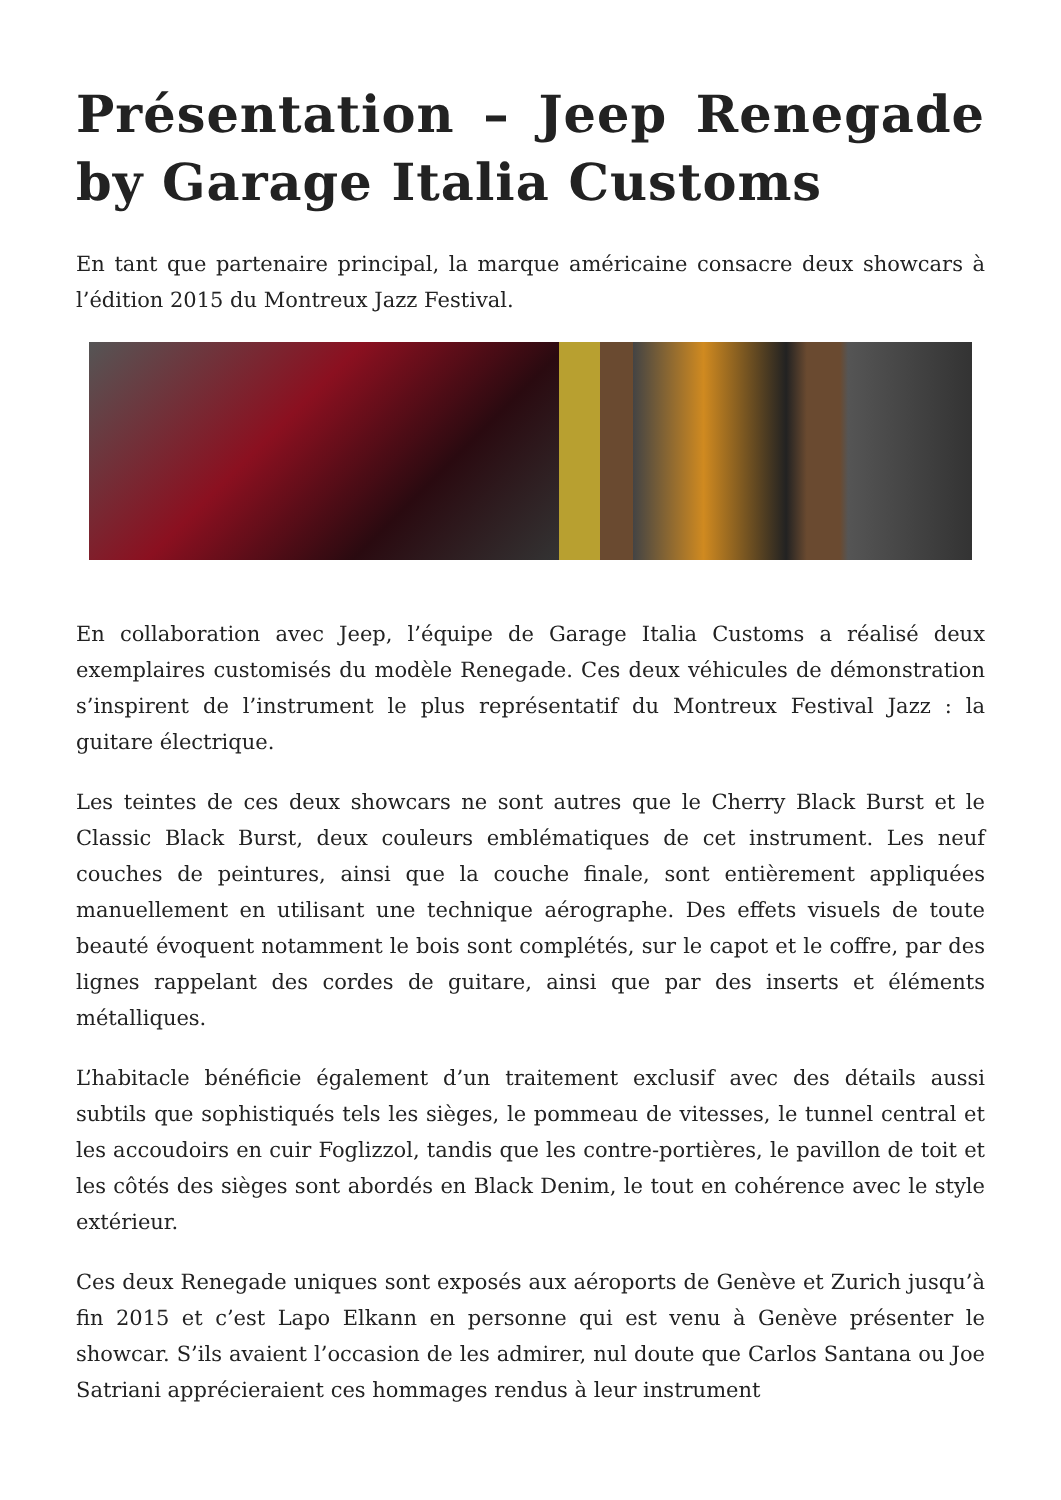Présentation – Jeep Renegade by Garage Italia Customs
En tant que partenaire principal, la marque américaine consacre deux showcars à l’édition 2015 du Montreux Jazz Festival.
En collaboration avec Jeep, l’équipe de Garage Italia Customs a réalisé deux exemplaires customisés du modèle Renegade. Ces deux véhicules de démonstration s’inspirent de l’instrument le plus représentatif du Montreux Festival Jazz : la guitare électrique.
Les teintes de ces deux showcars ne sont autres que le Cherry Black Burst et le Classic Black Burst, deux couleurs emblématiques de cet instrument. Les neuf couches de peintures, ainsi que la couche finale, sont entièrement appliquées manuellement en utilisant une technique aérographe. Des effets visuels de toute beauté évoquent notamment le bois sont complétés, sur le capot et le coffre, par des lignes rappelant des cordes de guitare, ainsi que par des inserts et éléments métalliques.
L’habitacle bénéficie également d’un traitement exclusif avec des détails aussi subtils que sophistiqués tels les sièges, le pommeau de vitesses, le tunnel central et les accoudoirs en cuir Foglizzol, tandis que les contre-portières, le pavillon de toit et les côtés des sièges sont abordés en Black Denim, le tout en cohérence avec le style extérieur.
Ces deux Renegade uniques sont exposés aux aéroports de Genève et Zurich jusqu’à fin 2015 et c’est Lapo Elkann en personne qui est venu à Genève présenter le showcar. S’ils avaient l’occasion de les admirer, nul doute que Carlos Santana ou Joe Satriani apprécieraient ces hommages rendus à leur instrument